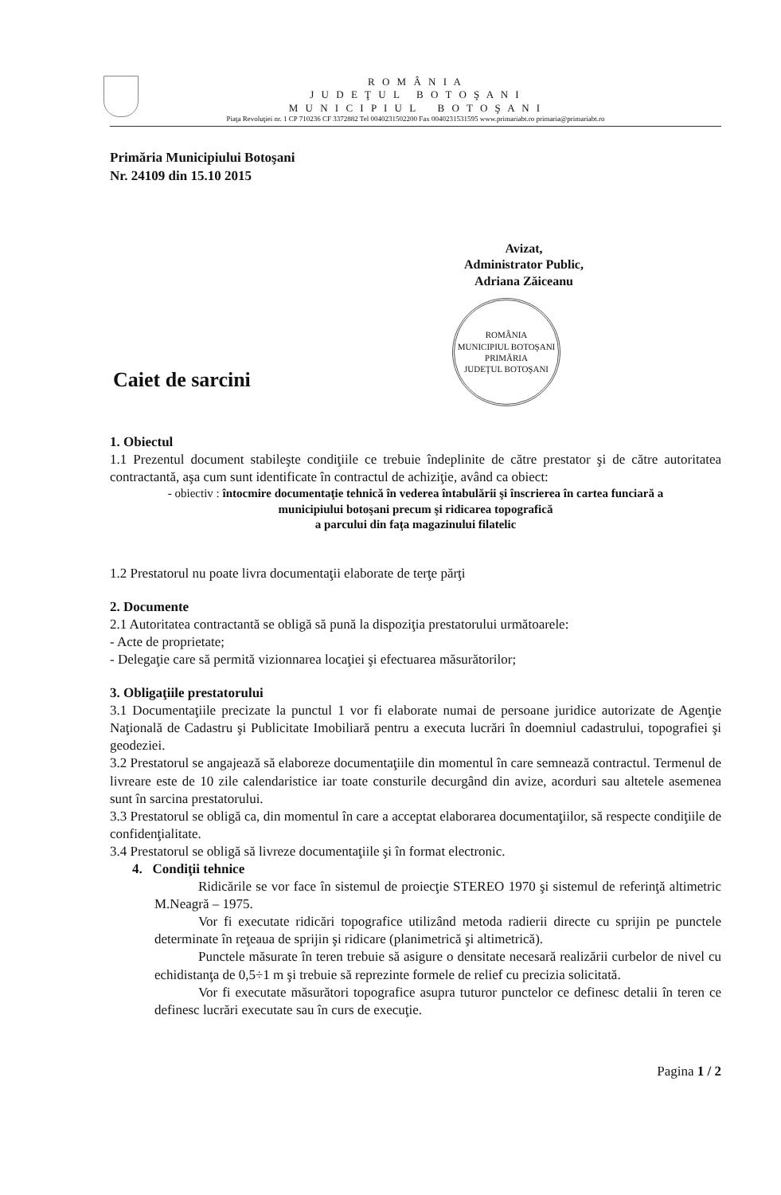R O M Â N I A
J U D E Ţ U L B O T O Ş A N I
M U N I C I P I U L B O T O Ş A N I
Piaţa Revoluţiei nr. 1 CP 710236 CF 3372882 Tel 0040231502200 Fax 0040231531595 www.primariabt.ro primaria@primariabt.ro
Primăria Municipiului Botoşani
Nr. 24109 din 15.10 2015
Avizat,
Administrator Public,
Adriana Zăiceanu
ROMÂNIA
MUNICIPIUL BOTOŞANI
PRIMĂRIA
JUDEŢUL BOTOŞANI
Caiet de sarcini
1. Obiectul
1.1 Prezentul document stabileşte condiţiile ce trebuie îndeplinite de către prestator şi de către autoritatea contractantă, aşa cum sunt identificate în contractul de achiziţie, având ca obiect:
- obiectiv : întocmire documentaţie tehnică în vederea întabulării şi înscrierea în cartea funciară a
municipiului botoşani precum şi ridicarea topografică
a parcului din faţa magazinului filatelic
1.2 Prestatorul nu poate livra documentaţii elaborate de terţe părţi
2. Documente
2.1 Autoritatea contractantă se obligă să pună la dispoziţia prestatorului următoarele:
- Acte de proprietate;
- Delegaţie care să permită vizionnarea locaţiei şi efectuarea măsurătorilor;
3. Obligaţiile prestatorului
3.1 Documentaţiile precizate la punctul 1 vor fi elaborate numai de persoane juridice autorizate de Agenţie Naţională de Cadastru şi Publicitate Imobiliară pentru a executa lucrări în doemniul cadastrului, topografiei şi geodeziei.
3.2 Prestatorul se angajează să elaboreze documentaţiile din momentul în care semnează contractul. Termenul de livreare este de 10 zile calendaristice iar toate consturile decurgând din avize, acorduri sau altetele asemenea sunt în sarcina prestatorului.
3.3 Prestatorul se obligă ca, din momentul în care a acceptat elaborarea documentaţiilor, să respecte condiţiile de confidenţialitate.
3.4 Prestatorul se obligă să livreze documentaţiile şi în format electronic.
4. Condiţii tehnice
Ridicările se vor face în sistemul de proiecţie STEREO 1970 şi sistemul de referinţă altimetric M.Neagră – 1975.
Vor fi executate ridicări topografice utilizând metoda radierii directe cu sprijin pe punctele determinate în reţeaua de sprijin şi ridicare (planimetrică şi altimetrică).
Punctele măsurate în teren trebuie să asigure o densitate necesară realizării curbelor de nivel cu echidistanţa de 0,5÷1 m şi trebuie să reprezinte formele de relief cu precizia solicitată.
Vor fi executate măsurători topografice asupra tuturor punctelor ce definesc detalii în teren ce definesc lucrări executate sau în curs de execuţie.
Pagina 1 / 2